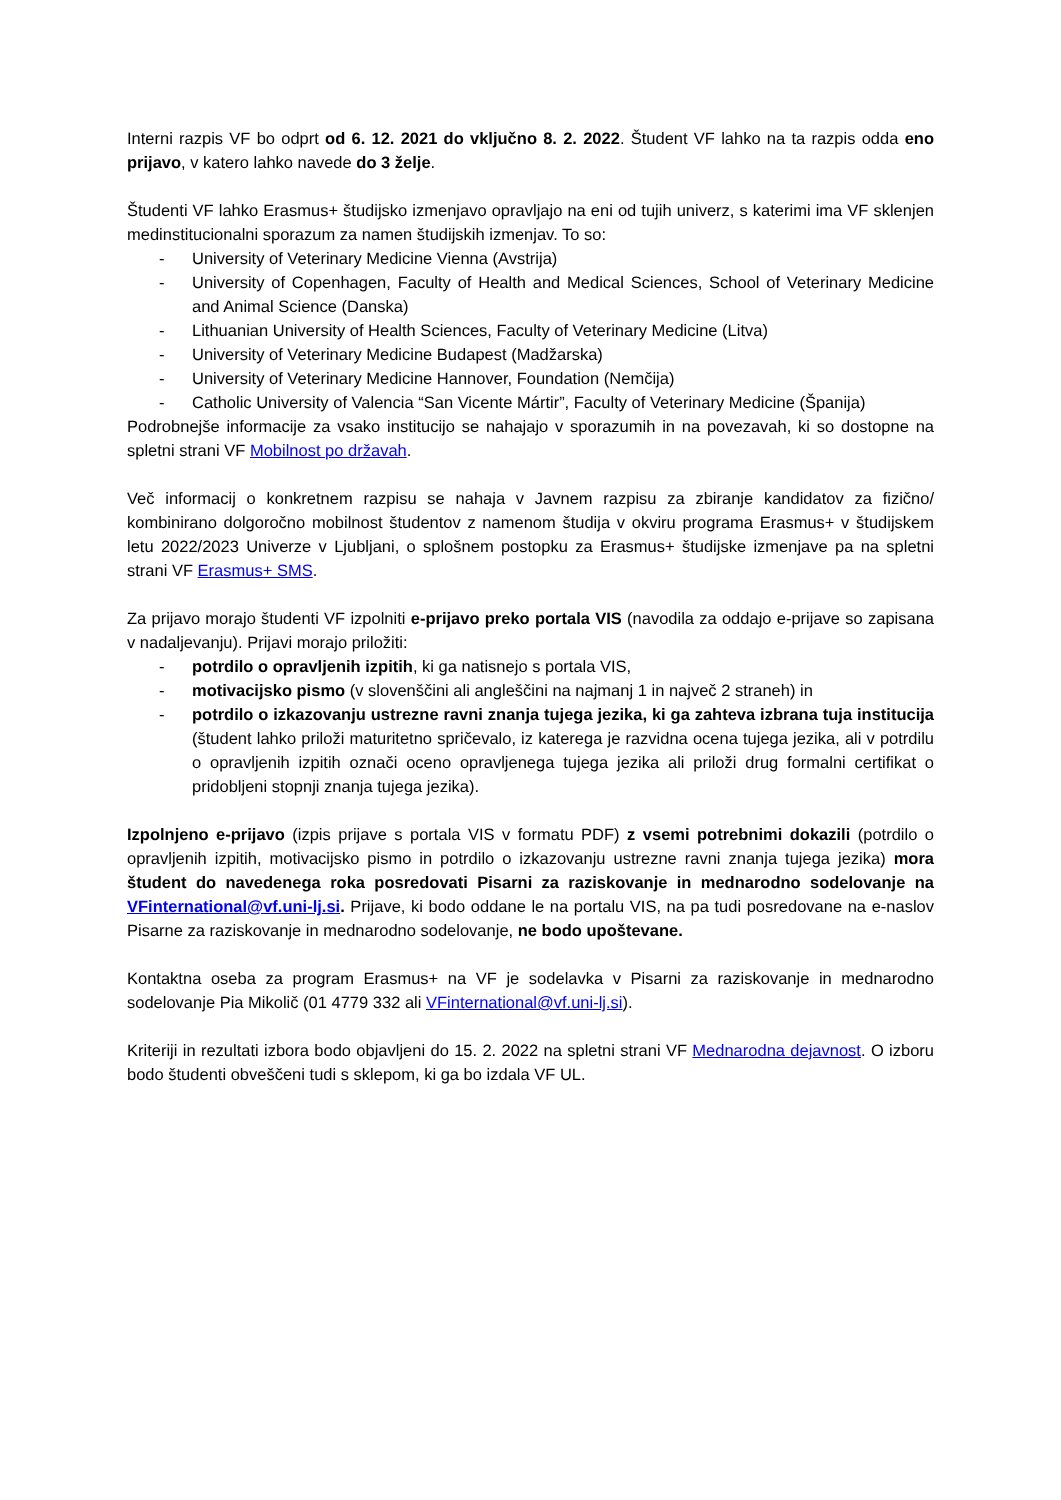Interni razpis VF bo odprt od 6. 12. 2021 do vključno 8. 2. 2022. Študent VF lahko na ta razpis odda eno prijavo, v katero lahko navede do 3 želje.
Študenti VF lahko Erasmus+ študijsko izmenjavo opravljajo na eni od tujih univerz, s katerimi ima VF sklenjen medinstitucionalni sporazum za namen študijskih izmenjav. To so:
- University of Veterinary Medicine Vienna (Avstrija)
- University of Copenhagen, Faculty of Health and Medical Sciences, School of Veterinary Medicine and Animal Science (Danska)
- Lithuanian University of Health Sciences, Faculty of Veterinary Medicine (Litva)
- University of Veterinary Medicine Budapest (Madžarska)
- University of Veterinary Medicine Hannover, Foundation (Nemčija)
- Catholic University of Valencia “San Vicente Mártir”, Faculty of Veterinary Medicine (Španija)
Podrobnejše informacije za vsako institucijo se nahajajo v sporazumih in na povezavah, ki so dostopne na spletni strani VF Mobilnost po državah.
Več informacij o konkretnem razpisu se nahaja v Javnem razpisu za zbiranje kandidatov za fizično/ kombinirano dolgoročno mobilnost študentov z namenom študija v okviru programa Erasmus+ v študijskem letu 2022/2023 Univerze v Ljubljani, o splošnem postopku za Erasmus+ študijske izmenjave pa na spletni strani VF Erasmus+ SMS.
Za prijavo morajo študenti VF izpolniti e-prijavo preko portala VIS (navodila za oddajo e-prijave so zapisana v nadaljevanju). Prijavi morajo priložiti:
- potrdilo o opravljenih izpitih, ki ga natisnejo s portala VIS,
- motivacijsko pismo (v slovenščini ali angleščini na najmanj 1 in največ 2 straneh) in
- potrdilo o izkazovanju ustrezne ravni znanja tujega jezika, ki ga zahteva izbrana tuja institucija (študent lahko priloži maturitetno spričevalo, iz katerega je razvidna ocena tujega jezika, ali v potrdilu o opravljenih izpitih označi oceno opravljenega tujega jezika ali priloži drug formalni certifikat o pridobljeni stopnji znanja tujega jezika).
Izpolnjeno e-prijavo (izpis prijave s portala VIS v formatu PDF) z vsemi potrebnimi dokazili (potrdilo o opravljenih izpitih, motivacijsko pismo in potrdilo o izkazovanju ustrezne ravni znanja tujega jezika) mora študent do navedenega roka posredovati Pisarni za raziskovanje in mednarodno sodelovanje na VFinternational@vf.uni-lj.si. Prijave, ki bodo oddane le na portalu VIS, na pa tudi posredovane na e-naslov Pisarne za raziskovanje in mednarodno sodelovanje, ne bodo upoštevane.
Kontaktna oseba za program Erasmus+ na VF je sodelavka v Pisarni za raziskovanje in mednarodno sodelovanje Pia Mikolič (01 4779 332 ali VFinternational@vf.uni-lj.si).
Kriteriji in rezultati izbora bodo objavljeni do 15. 2. 2022 na spletni strani VF Mednarodna dejavnost. O izboru bodo študenti obveščeni tudi s sklepom, ki ga bo izdala VF UL.